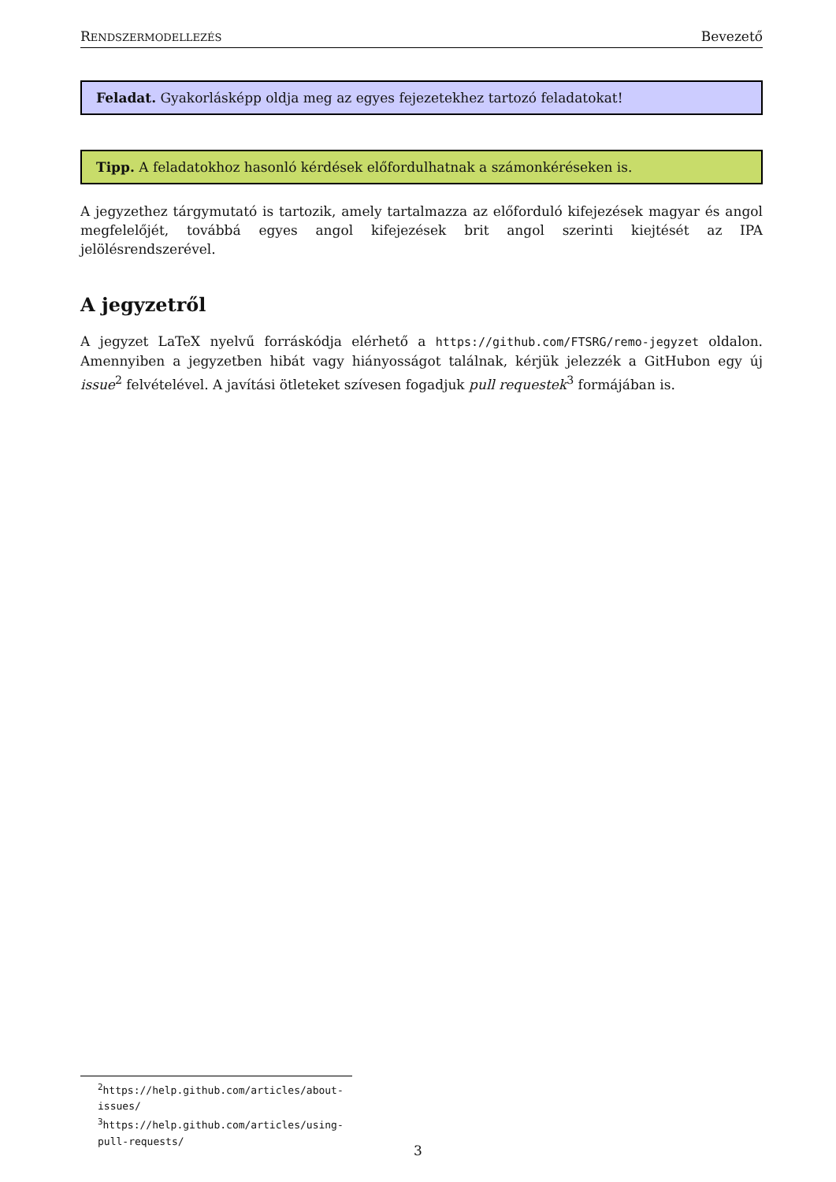RENDSZERMODELLEZÉS Bevezető
Feladat. Gyakorlásképp oldja meg az egyes fejezetekhez tartozó feladatokat!
Tipp. A feladatokhoz hasonló kérdések előfordulhatnak a számonkéréseken is.
A jegyzethez tárgymutató is tartozik, amely tartalmazza az előforduló kifejezések magyar és angol megfelelőjét, továbbá egyes angol kifejezések brit angol szerinti kiejtését az IPA jelölésrendszerével.
A jegyzetről
A jegyzet LaTeX nyelvű forráskódja elérhető a https://github.com/FTSRG/remo-jegyzet oldalon. Amennyiben a jegyzetben hibát vagy hiányosságot találnak, kérjük jelezzék a GitHubon egy új issue<sup>2</sup> felvételével. A javítási ötleteket szívesen fogadjuk pull requestek<sup>3</sup> formájában is.
<sup>2</sup> https://help.github.com/articles/about-issues/
<sup>3</sup> https://help.github.com/articles/using-pull-requests/
3